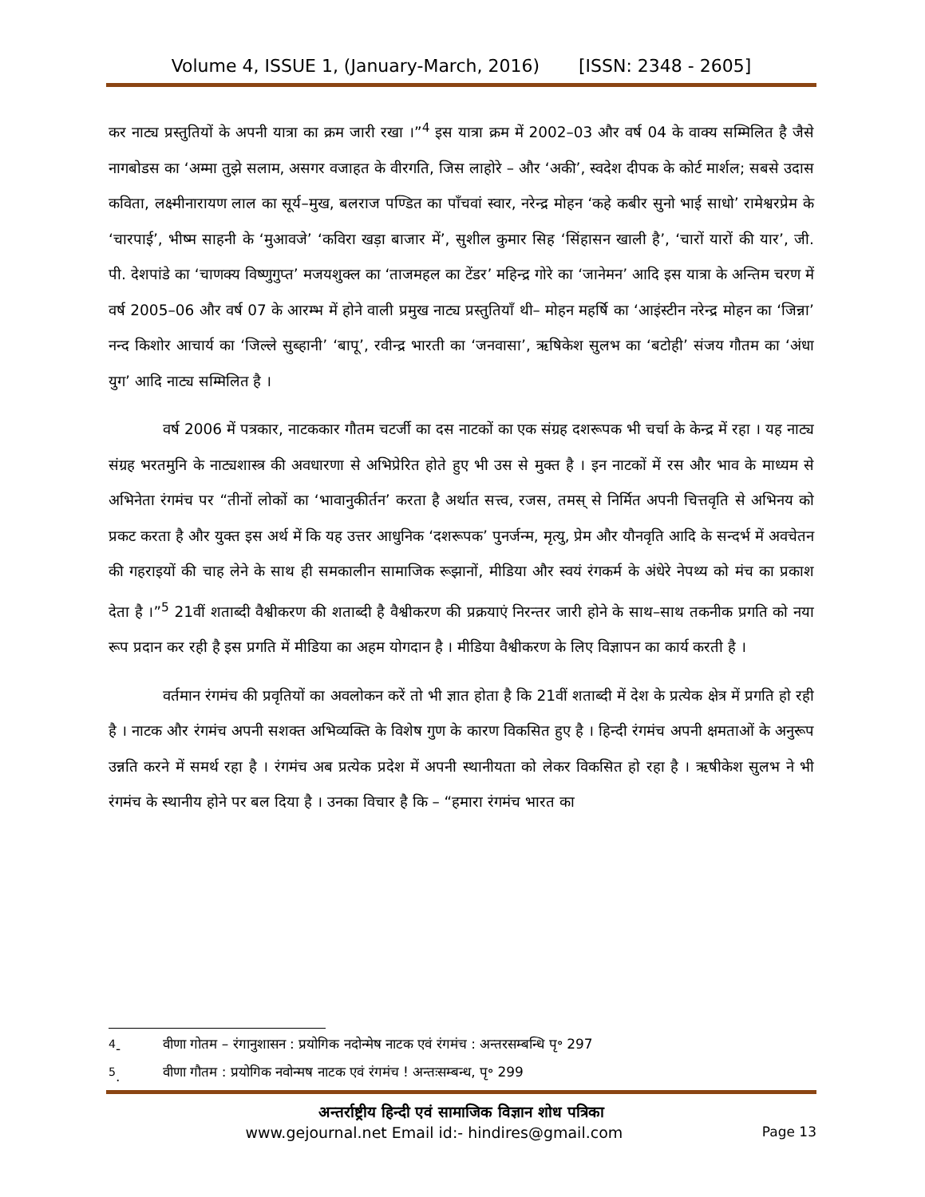Volume 4, ISSUE 1, (January-March, 2016) [ISSN: 2348 - 2605]
कर नाट्य प्रस्तुतियों के अपनी यात्रा का क्रम जारी रखा ।”<sup>4</sup> इस यात्रा क्रम में 2002–03 और वर्ष 04 के वाक्य सम्मिलित है जैसे नागबोडस का ‘अम्मा तुझे सलाम, असगर वजाहत के वीरगति, जिस लाहोरे – और ‘अकी’, स्वदेश दीपक के कोर्ट मार्शल; सबसे उदास कविता, लक्ष्मीनारायण लाल का सूर्य–मुख, बलराज पण्डित का पाँचवां स्वार, नरेन्द्र मोहन ‘कहे कबीर सुनो भाई साधो’ रामेश्वरप्रेम के ‘चारपाई’, भीष्म साहनी के ‘मुआवजे’ ‘कविरा खड़ा बाजार में’, सुशील कुमार सिह ‘सिंहासन खाली है’, ‘चारों यारों की यार’, जी. पी. देशपांडे का ‘चाणक्य विष्णुगुप्त’ मजयशुक्ल का ‘ताजमहल का टेंडर’ महिन्द्र गोरे का ‘जानेमन’ आदि इस यात्रा के अन्तिम चरण में वर्ष 2005–06 और वर्ष 07 के आरम्भ में होने वाली प्रमुख नाट्य प्रस्तुतियाँ थी– मोहन महर्षि का ‘आइंस्टीन नरेन्द्र मोहन का ‘जिन्ना’ नन्द किशोर आचार्य का ‘जिल्ले सुब्हानी’ ‘बापू’, रवीन्द्र भारती का ‘जनवासा’, ऋषिकेश सुलभ का ‘बटोही’ संजय गौतम का ‘अंधा युग’ आदि नाट्य सम्मिलित है ।
वर्ष 2006 में पत्रकार, नाटककार गौतम चटर्जी का दस नाटकों का एक संग्रह दशरूपक भी चर्चा के केन्द्र में रहा । यह नाट्य संग्रह भरतमुनि के नाट्यशास्त्र की अवधारणा से अभिप्रेरित होते हुए भी उस से मुक्त है । इन नाटकों में रस और भाव के माध्यम से अभिनेता रंगमंच पर “तीनों लोकों का ‘भावानुकीर्तन’ करता है अर्थात सत्त्व, रजस, तमस् से निर्मित अपनी चित्तवृति से अभिनय को प्रकट करता है और युक्त इस अर्थ में कि यह उत्तर आधुनिक ‘दशरूपक’ पुनर्जन्म, मृत्यु, प्रेम और यौनवृति आदि के सन्दर्भ में अवचेतन की गहराइयों की चाह लेने के साथ ही समकालीन सामाजिक रूझानों, मीडिया और स्वयं रंगकर्म के अंधेरे नेपथ्य को मंच का प्रकाश देता है ।”<sup>5</sup> 21वीं शताब्दी वैश्वीकरण की शताब्दी है वैश्वीकरण की प्रक्रयाएं निरन्तर जारी होने के साथ–साथ तकनीक प्रगति को नया रूप प्रदान कर रही है इस प्रगति में मीडिया का अहम योगदान है । मीडिया वैश्वीकरण के लिए विज्ञापन का कार्य करती है ।
वर्तमान रंगमंच की प्रवृतियों का अवलोकन करें तो भी ज्ञात होता है कि 21वीं शताब्दी में देश के प्रत्येक क्षेत्र में प्रगति हो रही है । नाटक और रंगमंच अपनी सशक्त अभिव्यक्ति के विशेष गुण के कारण विकसित हुए है । हिन्दी रंगमंच अपनी क्षमताओं के अनुरूप उन्नति करने में समर्थ रहा है । रंगमंच अब प्रत्येक प्रदेश में अपनी स्थानीयता को लेकर विकसित हो रहा है । ऋषीकेश सुलभ ने भी रंगमंच के स्थानीय होने पर बल दिया है । उनका विचार है कि – “हमारा रंगमंच भारत का
<sup>4</sup>- वीणा गोतम – रंगानुशासन : प्रयोगिक नदोन्मेष नाटक एवं रंगमंच : अन्तरसम्बन्धि पृ॰ 297
<sup>5</sup>. वीणा गौतम : प्रयोगिक नवोन्मष नाटक एवं रंगमंच ! अन्तःसम्बन्ध, पृ॰ 299
अन्तर्राष्ट्रीय हिन्दी एवं सामाजिक विज्ञान शोध पत्रिका
www.gejournal.net Email id:- hindires@gmail.com Page 13